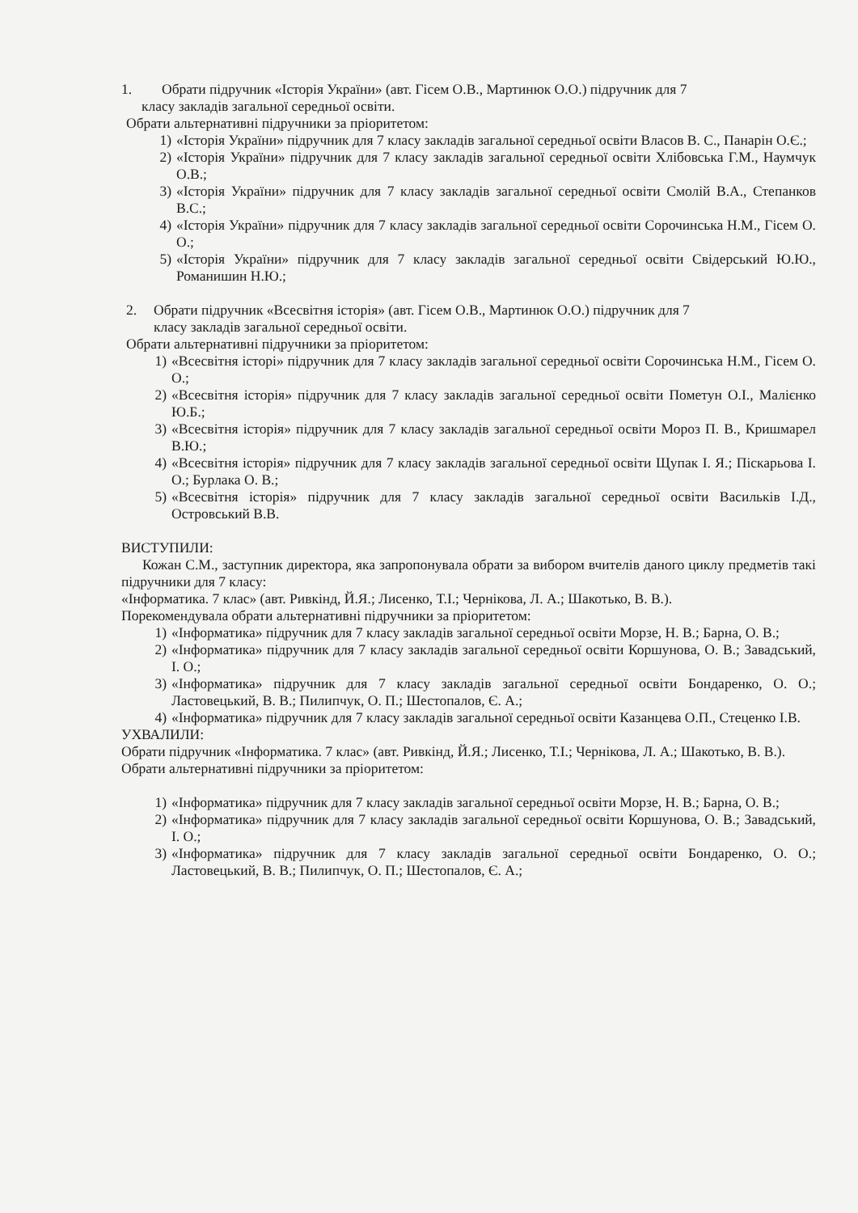1. Обрати підручник «Історія України» (авт. Гісем О.В., Мартинюк О.О.) підручник для 7
класу закладів загальної середньої освіти.
Обрати альтернативні підручники за пріоритетом:
1) «Історія України» підручник для 7 класу закладів загальної середньої освіти Власов В. С., Панарін О.Є.;
2) «Історія України» підручник для 7 класу закладів загальної середньої освіти Хлібовська Г.М., Наумчук О.В.;
3) «Історія України» підручник для 7 класу закладів загальної середньої освіти Смолій В.А., Степанков В.С.;
4) «Історія України» підручник для 7 класу закладів загальної середньої освіти Сорочинська Н.М., Гісем О. О.;
5) «Історія України» підручник для 7 класу закладів загальної середньої освіти Свідерський Ю.Ю., Романишин Н.Ю.;
2. Обрати підручник «Всесвітня історія» (авт. Гісем О.В., Мартинюк О.О.) підручник для 7
класу закладів загальної середньої освіти.
Обрати альтернативні підручники за пріоритетом:
1) «Всесвітня історі» підручник для 7 класу закладів загальної середньої освіти Сорочинська Н.М., Гісем О. О.;
2) «Всесвітня історія» підручник для 7 класу закладів загальної середньої освіти Пометун О.І., Малієнко Ю.Б.;
3) «Всесвітня історія» підручник для 7 класу закладів загальної середньої освіти Мороз П. В., Кришмарел В.Ю.;
4) «Всесвітня історія» підручник для 7 класу закладів загальної середньої освіти Щупак І. Я.; Піскарьова І. О.; Бурлака О. В.;
5) «Всесвітня історія» підручник для 7 класу закладів загальної середньої освіти Васильків І.Д., Островський В.В.
ВИСТУПИЛИ:
Кожан С.М., заступник директора, яка запропонувала обрати за вибором вчителів даного циклу предметів такі підручники для 7 класу:
«Інформатика. 7 клас» (авт. Ривкінд, Й.Я.; Лисенко, Т.І.; Чернікова, Л. А.; Шакотько, В. В.).
Порекомендувала обрати альтернативні підручники за пріоритетом:
1) «Інформатика» підручник для 7 класу закладів загальної середньої освіти Морзе, Н. В.; Барна, О. В.;
2) «Інформатика» підручник для 7 класу закладів загальної середньої освіти Коршунова, О. В.; Завадський, І. О.;
3) «Інформатика» підручник для 7 класу закладів загальної середньої освіти Бондаренко, О. О.; Ластовецький, В. В.; Пилипчук, О. П.; Шестопалов, Є. А.;
4) «Інформатика» підручник для 7 класу закладів загальної середньої освіти Казанцева О.П., Стеценко І.В.
УХВАЛИЛИ:
Обрати підручник «Інформатика. 7 клас» (авт. Ривкінд, Й.Я.; Лисенко, Т.І.; Чернікова, Л. А.; Шакотько, В. В.).
Обрати альтернативні підручники за пріоритетом:
1) «Інформатика» підручник для 7 класу закладів загальної середньої освіти Морзе, Н. В.; Барна, О. В.;
2) «Інформатика» підручник для 7 класу закладів загальної середньої освіти Коршунова, О. В.; Завадський, І. О.;
3) «Інформатика» підручник для 7 класу закладів загальної середньої освіти Бондаренко, О. О.; Ластовецький, В. В.; Пилипчук, О. П.; Шестопалов, Є. А.;